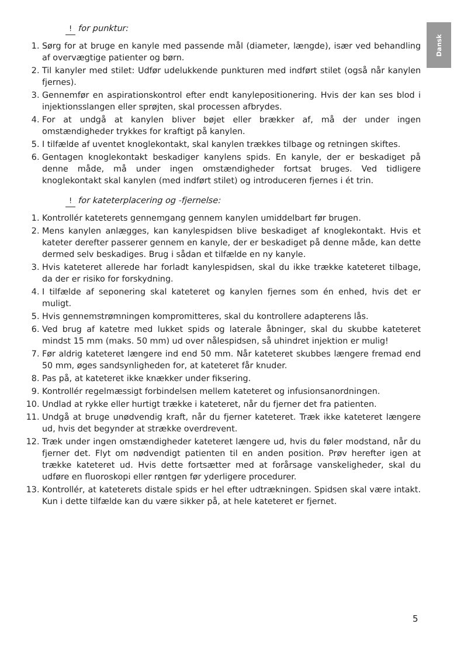Dansk
! for punktur:
1. Sørg for at bruge en kanyle med passende mål (diameter, længde), især ved behandling af overvægtige patienter og børn.
2. Til kanyler med stilet: Udfør udelukkende punkturen med indført stilet (også når kanylen fjernes).
3. Gennemfør en aspirationskontrol efter endt kanylepositionering. Hvis der kan ses blod i injektionsslangen eller sprøjten, skal processen afbrydes.
4. For at undgå at kanylen bliver bøjet eller brækker af, må der under ingen omstændigheder trykkes for kraftigt på kanylen.
5. I tilfælde af uventet knoglekontakt, skal kanylen trækkes tilbage og retningen skiftes.
6. Gentagen knoglekontakt beskadiger kanylens spids. En kanyle, der er beskadiget på denne måde, må under ingen omstændigheder fortsat bruges. Ved tidligere knoglekontakt skal kanylen (med indført stilet) og introduceren fjernes i ét trin.
! for kateterplacering og -fjernelse:
1. Kontrollér kateterets gennemgang gennem kanylen umiddelbart før brugen.
2. Mens kanylen anlægges, kan kanylespidsen blive beskadiget af knoglekontakt. Hvis et kateter derefter passerer gennem en kanyle, der er beskadiget på denne måde, kan dette dermed selv beskadiges. Brug i sådan et tilfælde en ny kanyle.
3. Hvis kateteret allerede har forladt kanylespidsen, skal du ikke trække kateteret tilbage, da der er risiko for forskydning.
4. I tilfælde af seponering skal kateteret og kanylen fjernes som én enhed, hvis det er muligt.
5. Hvis gennemstrømningen kompromitteres, skal du kontrollere adapterens lås.
6. Ved brug af katetre med lukket spids og laterale åbninger, skal du skubbe kateteret mindst 15 mm (maks. 50 mm) ud over nålespidsen, så uhindret injektion er mulig!
7. Før aldrig kateteret længere ind end 50 mm. Når kateteret skubbes længere fremad end 50 mm, øges sandsynligheden for, at kateteret får knuder.
8. Pas på, at kateteret ikke knækker under fiksering.
9. Kontrollér regelmæssigt forbindelsen mellem kateteret og infusionsanordningen.
10. Undlad at rykke eller hurtigt trække i kateteret, når du fjerner det fra patienten.
11. Undgå at bruge unødvendig kraft, når du fjerner kateteret. Træk ikke kateteret længere ud, hvis det begynder at strække overdrevent.
12. Træk under ingen omstændigheder kateteret længere ud, hvis du føler modstand, når du fjerner det. Flyt om nødvendigt patienten til en anden position. Prøv herefter igen at trække kateteret ud. Hvis dette fortsætter med at forårsage vanskeligheder, skal du udføre en fluoroskopi eller røntgen før yderligere procedurer.
13. Kontrollér, at kateterets distale spids er hel efter udtrækningen. Spidsen skal være intakt. Kun i dette tilfælde kan du være sikker på, at hele kateteret er fjernet.
5